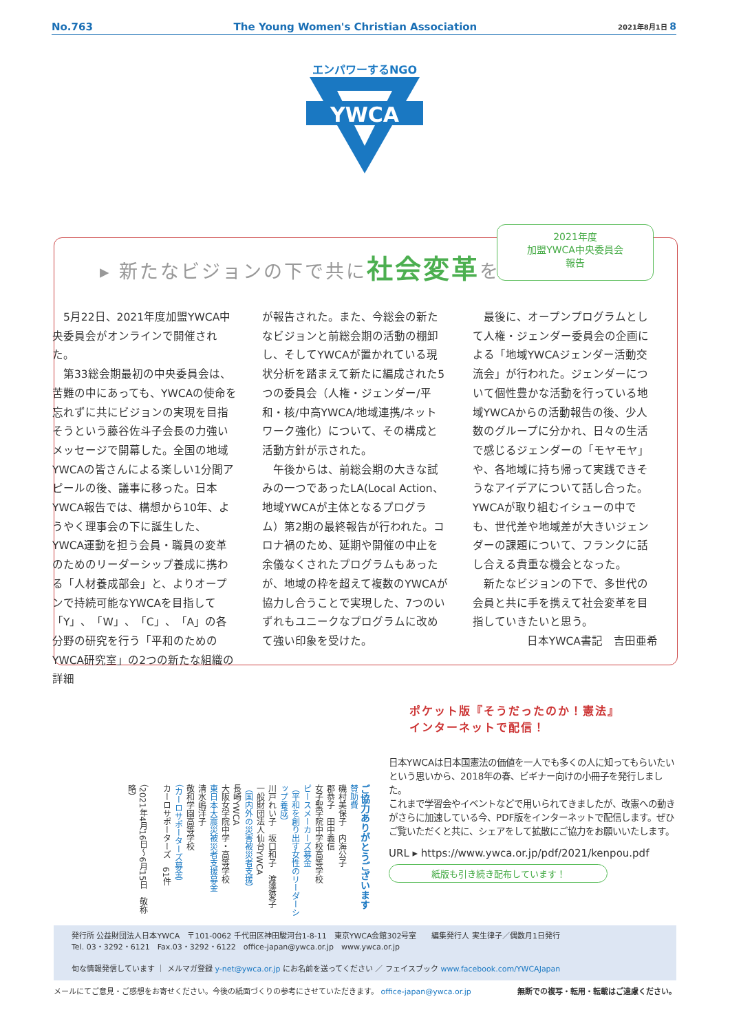No.763 The Young Women's Christian Association 2021年8月1日 8
エンパワーするNGO
YWCA
▸ 新たなビジョンの下で共に社会変革を
2021年度
加盟YWCA中央委員会
報告
　5月22日、2021年度加盟YWCA中央委員会がオンラインで開催された。
　第33総会期最初の中央委員会は、苦難の中にあっても、YWCAの使命を忘れずに共にビジョンの実現を目指そうという藤谷佐斗子会長の力強いメッセージで開幕した。全国の地域YWCAの皆さんによる楽しい1分間アピールの後、議事に移った。日本YWCA報告では、構想から10年、ようやく理事会の下に誕生した、YWCA運動を担う会員・職員の変革のためのリーダーシップ養成に携わる「人材養成部会」と、よりオープンで持続可能なYWCAを目指して「Y」、「W」、「C」、「A」の各分野の研究を行う「平和のためのYWCA研究室」の2つの新たな組織の詳細
が報告された。また、今総会の新たなビジョンと前総会期の活動の棚卸し、そしてYWCAが置かれている現状分析を踏まえて新たに編成された5つの委員会（人権・ジェンダー/平和・核/中高YWCA/地域連携/ネットワーク強化）について、その構成と活動方針が示された。
　午後からは、前総会期の大きな試みの一つであったLA(Local Action、地域YWCAが主体となるプログラム）第2期の最終報告が行われた。コロナ禍のため、延期や開催の中止を余儀なくされたプログラムもあったが、地域の枠を超えて複数のYWCAが協力し合うことで実現した、7つのいずれもユニークなプログラムに改めて強い印象を受けた。
　最後に、オープンプログラムとして人権・ジェンダー委員会の企画による「地域YWCAジェンダー活動交流会」が行われた。ジェンダーについて個性豊かな活動を行っている地域YWCAからの活動報告の後、少人数のグループに分かれ、日々の生活で感じるジェンダーの「モヤモヤ」や、各地域に持ち帰って実践できそうなアイデアについて話し合った。YWCAが取り組むイシューの中でも、世代差や地域差が大きいジェンダーの課題について、フランクに話し合える貴重な機会となった。
　新たなビジョンの下で、多世代の会員と共に手を携えて社会変革を目指していきたいと思う。
日本YWCA書記　吉田亜希
ご協力ありがとうございます
賛助費
磯村美保子　内海公子
郡恭子　田中義信
女子聖学院中学校高等学校
ピースメーカーズ募金
（平和を創り出す女性のリーダーシップ養成）
川戸れい子　坂口和子　渡邊愛子
一般財団法人仙台YWCA
（国内外の災害被災者支援）
長崎YWCA
大阪女学院中学・高等学校
東日本大震災被災者支援募金
清水嶋洋子
敬和学園高等学校
（カーロサポーターズ募金）
カーロサポーターズ　61件
（2021年4月16日〜6月15日　敬称略）
ポケット版『そうだったのか！憲法』
インターネットで配信！
日本YWCAは日本国憲法の価値を一人でも多くの人に知ってもらいたいという思いから、2018年の春、ビギナー向けの小冊子を発行しました。
これまで学習会やイベントなどで用いられてきましたが、改憲への動きがさらに加速している今、PDF版をインターネットで配信します。ぜひご覧いただくと共に、シェアをして拡散にご協力をお願いいたします。
URL ▸ https://www.ywca.or.jp/pdf/2021/kenpou.pdf
紙版も引き続き配布しています！
発行所 公益財団法人日本YWCA　〒101-0062 千代田区神田駿河台1-8-11　東京YWCA会館302号室　　編集発行人 実生律子／偶数月1日発行
Tel. 03・3292・6121　Fax.03・3292・6122　office-japan@ywca.or.jp　www.ywca.or.jp
旬な情報発信しています ｜ メルマガ登録 y-net@ywca.or.jp にお名前を送ってください ／ フェイスブック www.facebook.com/YWCAJapan
メールにてご意見・ご感想をお寄せください。今後の紙面づくりの参考にさせていただきます。 office-japan@ywca.or.jp 無断での複写・転用・転載はご遠慮ください。